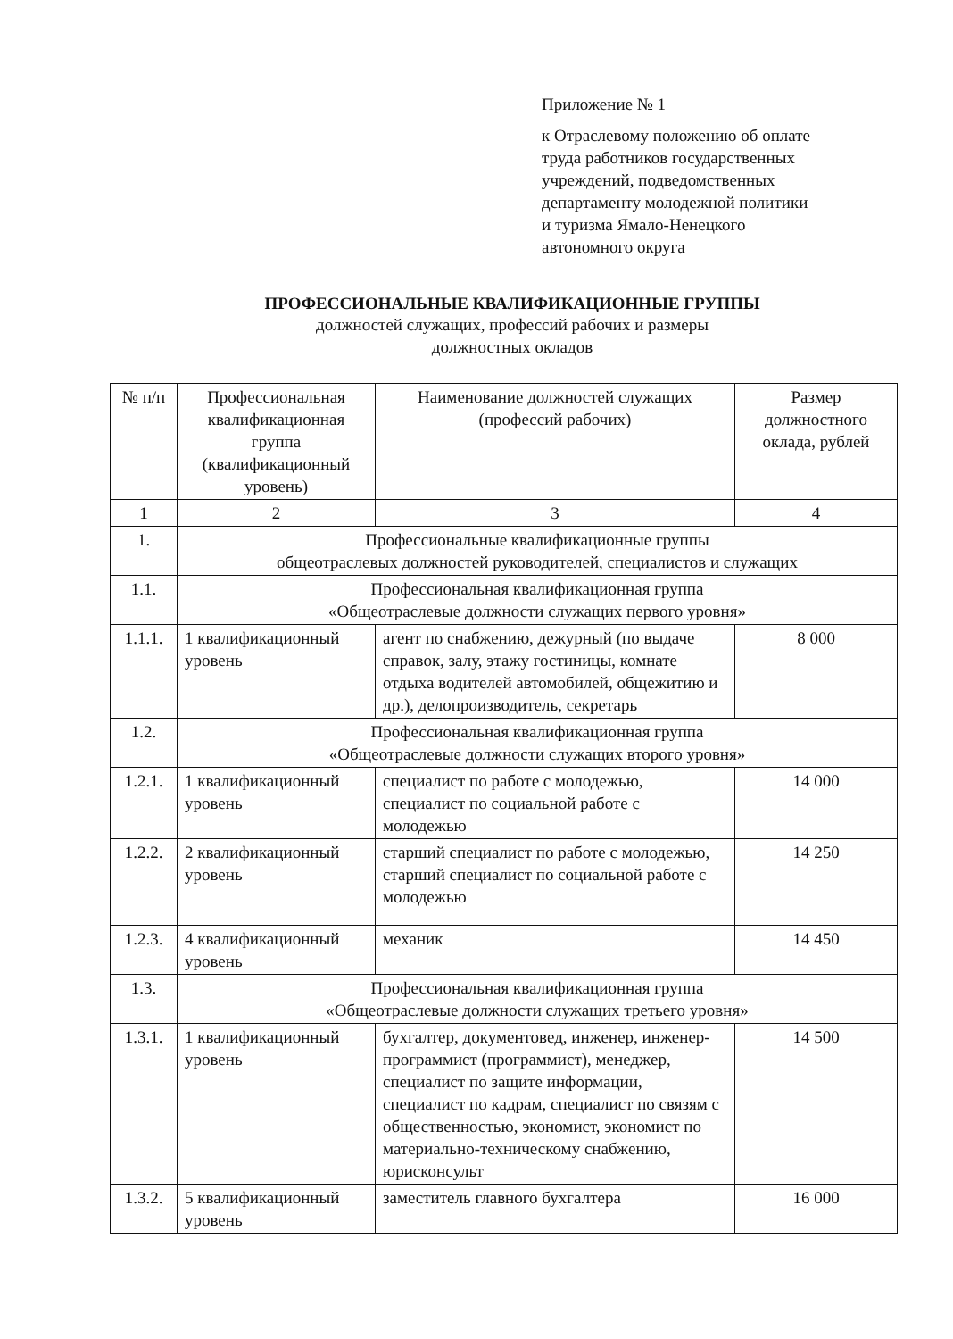Приложение № 1
к Отраслевому положению об оплате
труда работников государственных
учреждений, подведомственных
департаменту молодежной политики
и туризма Ямало-Ненецкого
автономного округа
ПРОФЕССИОНАЛЬНЫЕ КВАЛИФИКАЦИОННЫЕ ГРУППЫ
должностей служащих, профессий рабочих и размеры
должностных окладов
| № п/п | Профессиональная квалификационная группа (квалификационный уровень) | Наименование должностей служащих (профессий рабочих) | Размер должностного оклада, рублей |
| --- | --- | --- | --- |
| 1 | 2 | 3 | 4 |
| 1. | Профессиональные квалификационные группы общеотраслевых должностей руководителей, специалистов и служащих | | |
| 1.1. | Профессиональная квалификационная группа «Общеотраслевые должности служащих первого уровня» | | |
| 1.1.1. | 1 квалификационный уровень | агент по снабжению, дежурный (по выдаче справок, залу, этажу гостиницы, комнате отдыха водителей автомобилей, общежитию и др.), делопроизводитель, секретарь | 8 000 |
| 1.2. | Профессиональная квалификационная группа «Общеотраслевые должности служащих второго уровня» | | |
| 1.2.1. | 1 квалификационный уровень | специалист по работе с молодежью, специалист по социальной работе с молодежью | 14 000 |
| 1.2.2. | 2 квалификационный уровень | старший специалист по работе с молодежью, старший специалист по социальной работе с молодежью | 14 250 |
| 1.2.3. | 4 квалификационный уровень | механик | 14 450 |
| 1.3. | Профессиональная квалификационная группа «Общеотраслевые должности служащих третьего уровня» | | |
| 1.3.1. | 1 квалификационный уровень | бухгалтер, документовед, инженер, инженер-программист (программист), менеджер, специалист по защите информации, специалист по кадрам, специалист по связям с общественностью, экономист, экономист по материально-техническому снабжению, юрисконсульт | 14 500 |
| 1.3.2. | 5 квалификационный уровень | заместитель главного бухгалтера | 16 000 |